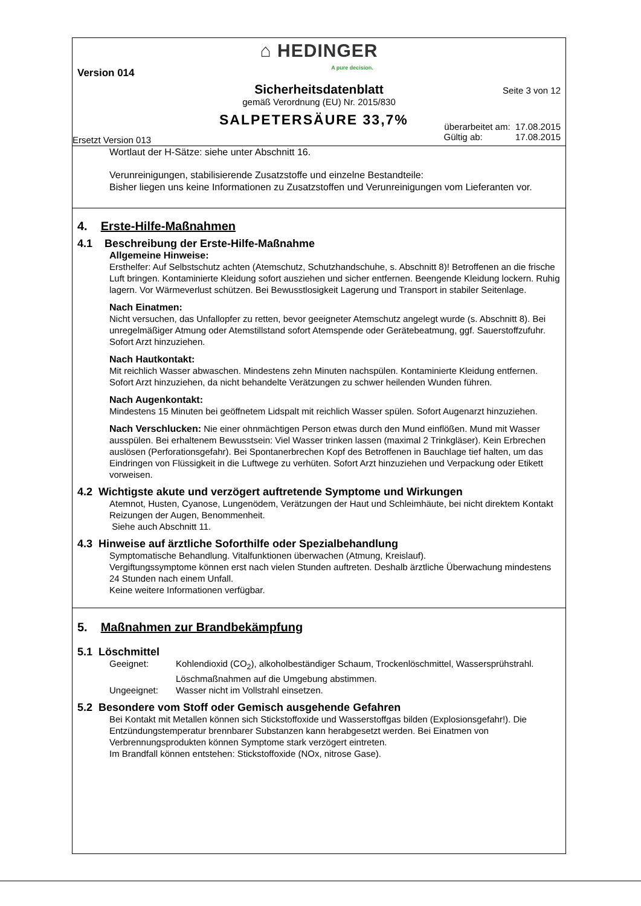⌂ HEDINGER
A pure decision.
Version 014
Sicherheitsdatenblatt
Seite 3 von 12
gemäß Verordnung (EU) Nr. 2015/830
SALPETERSÄURE 33,7%
überarbeitet am: 17.08.2015
Gültig ab: 17.08.2015
Ersetzt Version 013
Wortlaut der H-Sätze: siehe unter Abschnitt 16.
Verunreinigungen, stabilisierende Zusatzstoffe und einzelne Bestandteile:
Bisher liegen uns keine Informationen zu Zusatzstoffen und Verunreinigungen vom Lieferanten vor.
4. Erste-Hilfe-Maßnahmen
4.1 Beschreibung der Erste-Hilfe-Maßnahme
Allgemeine Hinweise:
Ersthelfer: Auf Selbstschutz achten (Atemschutz, Schutzhandschuhe, s. Abschnitt 8)! Betroffenen an die frische Luft bringen. Kontaminierte Kleidung sofort ausziehen und sicher entfernen. Beengende Kleidung lockern. Ruhig lagern. Vor Wärmeverlust schützen. Bei Bewusstlosigkeit Lagerung und Transport in stabiler Seitenlage.
Nach Einatmen:
Nicht versuchen, das Unfallopfer zu retten, bevor geeigneter Atemschutz angelegt wurde (s. Abschnitt 8). Bei unregelmäßiger Atmung oder Atemstillstand sofort Atemspende oder Gerätebeatmung, ggf. Sauerstoffzufuhr. Sofort Arzt hinzuziehen.
Nach Hautkontakt:
Mit reichlich Wasser abwaschen. Mindestens zehn Minuten nachspülen. Kontaminierte Kleidung entfernen. Sofort Arzt hinzuziehen, da nicht behandelte Verätzungen zu schwer heilenden Wunden führen.
Nach Augenkontakt:
Mindestens 15 Minuten bei geöffnetem Lidspalt mit reichlich Wasser spülen. Sofort Augenarzt hinzuziehen.
Nach Verschlucken: Nie einer ohnmächtigen Person etwas durch den Mund einflößen. Mund mit Wasser ausspülen. Bei erhaltenem Bewusstsein: Viel Wasser trinken lassen (maximal 2 Trinkgläser). Kein Erbrechen auslösen (Perforationsgefahr). Bei Spontanerbrechen Kopf des Betroffenen in Bauchlage tief halten, um das Eindringen von Flüssigkeit in die Luftwege zu verhüten. Sofort Arzt hinzuziehen und Verpackung oder Etikett vorweisen.
4.2 Wichtigste akute und verzögert auftretende Symptome und Wirkungen
Atemnot, Husten, Cyanose, Lungenödem, Verätzungen der Haut und Schleimhäute, bei nicht direktem Kontakt Reizungen der Augen, Benommenheit.
Siehe auch Abschnitt 11.
4.3 Hinweise auf ärztliche Soforthilfe oder Spezialbehandlung
Symptomatische Behandlung. Vitalfunktionen überwachen (Atmung, Kreislauf).
Vergiftungssymptome können erst nach vielen Stunden auftreten. Deshalb ärztliche Überwachung mindestens 24 Stunden nach einem Unfall.
Keine weitere Informationen verfügbar.
5. Maßnahmen zur Brandbekämpfung
5.1 Löschmittel
Geeignet: Kohlendioxid (CO<sub>2</sub>), alkoholbeständiger Schaum, Trockenlöschmittel, Wassersprühstrahl. Löschmaßnahmen auf die Umgebung abstimmen.
Ungeeignet: Wasser nicht im Vollstrahl einsetzen.
5.2 Besondere vom Stoff oder Gemisch ausgehende Gefahren
Bei Kontakt mit Metallen können sich Stickstoffoxide und Wasserstoffgas bilden (Explosionsgefahr!). Die Entzündungstemperatur brennbarer Substanzen kann herabgesetzt werden. Bei Einatmen von Verbrennungsprodukten können Symptome stark verzögert eintreten.
Im Brandfall können entstehen: Stickstoffoxide (NOx, nitrose Gase).